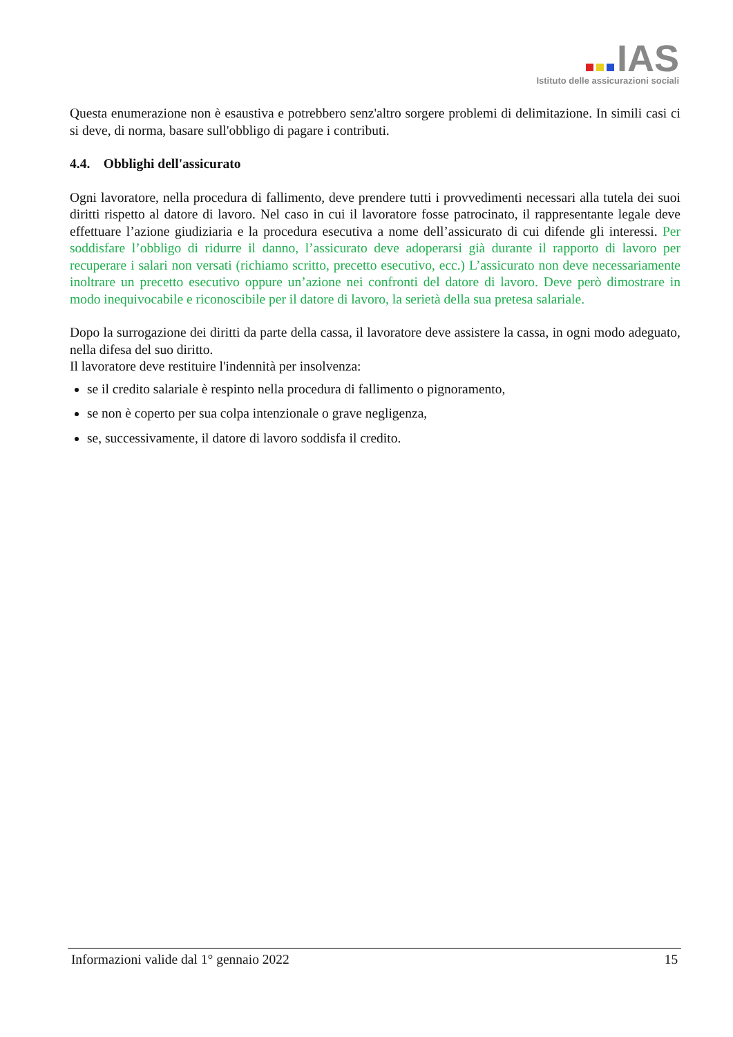IAS
Istituto delle assicurazioni sociali
Questa enumerazione non è esaustiva e potrebbero senz'altro sorgere problemi di delimitazione. In simili casi ci si deve, di norma, basare sull'obbligo di pagare i contributi.
4.4. Obblighi dell'assicurato
Ogni lavoratore, nella procedura di fallimento, deve prendere tutti i provvedimenti necessari alla tutela dei suoi diritti rispetto al datore di lavoro. Nel caso in cui il lavoratore fosse patrocinato, il rappresentante legale deve effettuare l’azione giudiziaria e la procedura esecutiva a nome dell’assicurato di cui difende gli interessi. Per soddisfare l’obbligo di ridurre il danno, l’assicurato deve adoperarsi già durante il rapporto di lavoro per recuperare i salari non versati (richiamo scritto, precetto esecutivo, ecc.) L’assicurato non deve necessariamente inoltrare un precetto esecutivo oppure un’azione nei confronti del datore di lavoro. Deve però dimostrare in modo inequivocabile e riconoscibile per il datore di lavoro, la serietà della sua pretesa salariale.
Dopo la surrogazione dei diritti da parte della cassa, il lavoratore deve assistere la cassa, in ogni modo adeguato, nella difesa del suo diritto.
Il lavoratore deve restituire l'indennità per insolvenza:
se il credito salariale è respinto nella procedura di fallimento o pignoramento,
se non è coperto per sua colpa intenzionale o grave negligenza,
se, successivamente, il datore di lavoro soddisfa il credito.
Informazioni valide dal 1° gennaio 2022 15